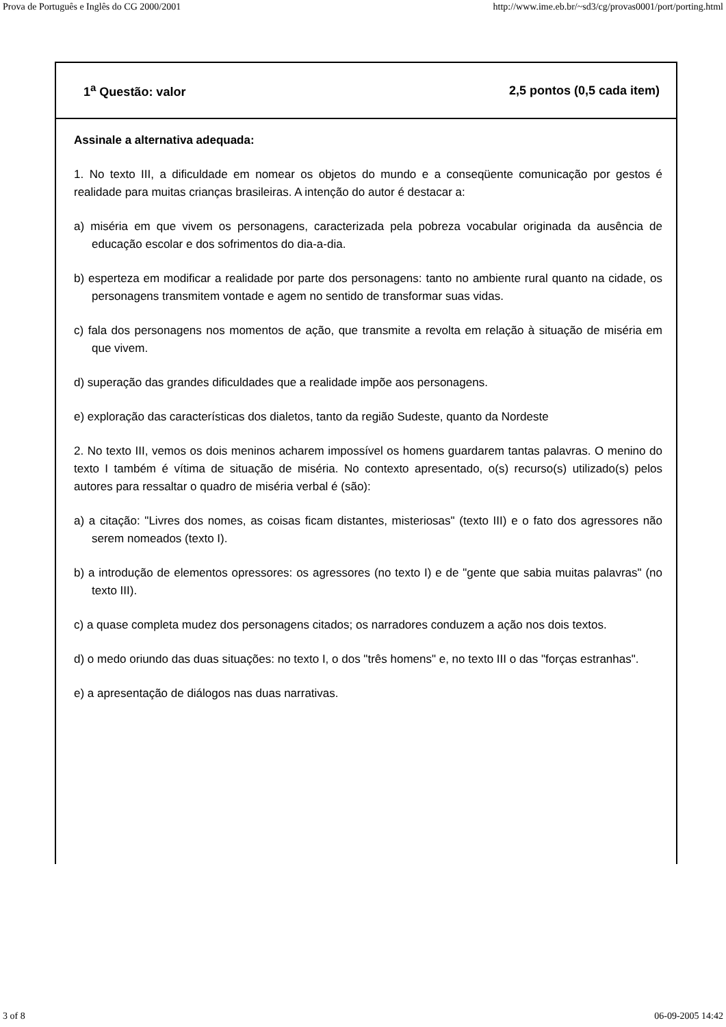Prova de Português e Inglês do CG 2000/2001 http://www.ime.eb.br/~sd3/cg/provas0001/port/porting.html
1<sup>a</sup> Questão: valor 2,5 pontos (0,5 cada item)
Assinale a alternativa adequada:
1. No texto III, a dificuldade em nomear os objetos do mundo e a conseqüente comunicação por gestos é realidade para muitas crianças brasileiras. A intenção do autor é destacar a:
a) miséria em que vivem os personagens, caracterizada pela pobreza vocabular originada da ausência de educação escolar e dos sofrimentos do dia-a-dia.
b) esperteza em modificar a realidade por parte dos personagens: tanto no ambiente rural quanto na cidade, os personagens transmitem vontade e agem no sentido de transformar suas vidas.
c) fala dos personagens nos momentos de ação, que transmite a revolta em relação à situação de miséria em que vivem.
d) superação das grandes dificuldades que a realidade impõe aos personagens.
e) exploração das características dos dialetos, tanto da região Sudeste, quanto da Nordeste
2. No texto III, vemos os dois meninos acharem impossível os homens guardarem tantas palavras. O menino do texto I também é vítima de situação de miséria. No contexto apresentado, o(s) recurso(s) utilizado(s) pelos autores para ressaltar o quadro de miséria verbal é (são):
a) a citação: "Livres dos nomes, as coisas ficam distantes, misteriosas" (texto III) e o fato dos agressores não serem nomeados (texto I).
b) a introdução de elementos opressores: os agressores (no texto I) e de "gente que sabia muitas palavras" (no texto III).
c) a quase completa mudez dos personagens citados; os narradores conduzem a ação nos dois textos.
d) o medo oriundo das duas situações: no texto I, o dos "três homens" e, no texto III o das "forças estranhas".
e) a apresentação de diálogos nas duas narrativas.
3 of 8 06-09-2005 14:42